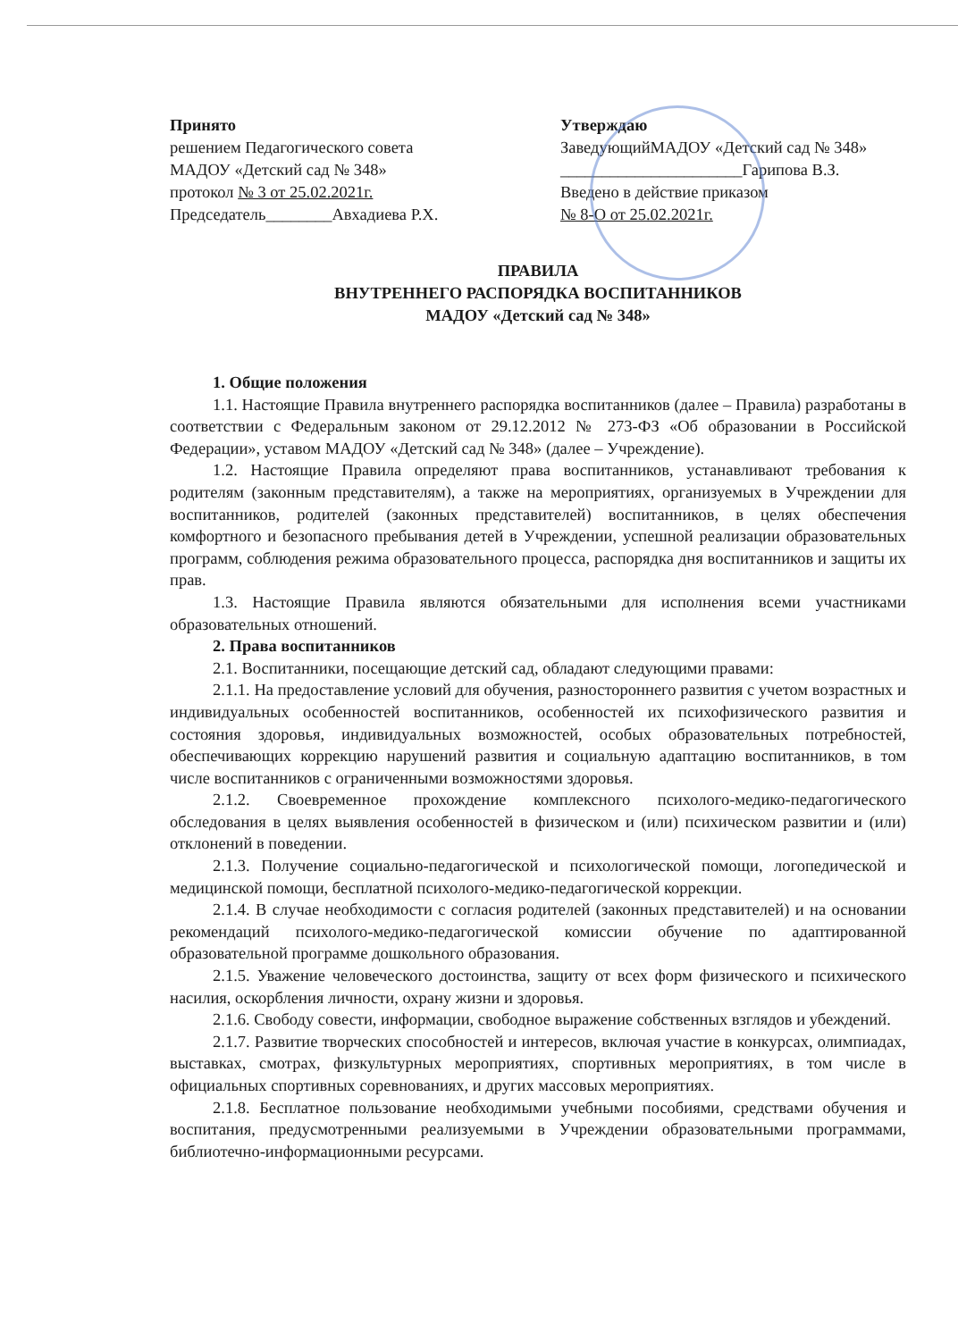Принято
решением Педагогического совета
МАДОУ «Детский сад № 348»
протокол № 3 от 25.02.2021г.
Председатель________Авхадиева Р.Х.
Утверждаю
ЗаведующийМАДОУ «Детский сад № 348»
______________________Гарипова В.З.
Введено в действие приказом
№ 8-О от 25.02.2021г.
ПРАВИЛА
ВНУТРЕННЕГО РАСПОРЯДКА ВОСПИТАННИКОВ
МАДОУ «Детский сад № 348»
1. Общие положения
1.1. Настоящие Правила внутреннего распорядка воспитанников (далее – Правила) разработаны в соответствии с Федеральным законом от 29.12.2012 № 273-ФЗ «Об образовании в Российской Федерации», уставом МАДОУ «Детский сад № 348» (далее – Учреждение).
1.2. Настоящие Правила определяют права воспитанников, устанавливают требования к родителям (законным представителям), а также на мероприятиях, организуемых в Учреждении для воспитанников, родителей (законных представителей) воспитанников, в целях обеспечения комфортного и безопасного пребывания детей в Учреждении, успешной реализации образовательных программ, соблюдения режима образовательного процесса, распорядка дня воспитанников и защиты их прав.
1.3. Настоящие Правила являются обязательными для исполнения всеми участниками образовательных отношений.
2. Права воспитанников
2.1. Воспитанники, посещающие детский сад, обладают следующими правами:
2.1.1. На предоставление условий для обучения, разностороннего развития с учетом возрастных и индивидуальных особенностей воспитанников, особенностей их психофизического развития и состояния здоровья, индивидуальных возможностей, особых образовательных потребностей, обеспечивающих коррекцию нарушений развития и социальную адаптацию воспитанников, в том числе воспитанников с ограниченными возможностями здоровья.
2.1.2. Своевременное прохождение комплексного психолого-медико-педагогического обследования в целях выявления особенностей в физическом и (или) психическом развитии и (или) отклонений в поведении.
2.1.3. Получение социально-педагогической и психологической помощи, логопедической и медицинской помощи, бесплатной психолого-медико-педагогической коррекции.
2.1.4. В случае необходимости с согласия родителей (законных представителей) и на основании рекомендаций психолого-медико-педагогической комиссии обучение по адаптированной образовательной программе дошкольного образования.
2.1.5. Уважение человеческого достоинства, защиту от всех форм физического и психического насилия, оскорбления личности, охрану жизни и здоровья.
2.1.6. Свободу совести, информации, свободное выражение собственных взглядов и убеждений.
2.1.7. Развитие творческих способностей и интересов, включая участие в конкурсах, олимпиадах, выставках, смотрах, физкультурных мероприятиях, спортивных мероприятиях, в том числе в официальных спортивных соревнованиях, и других массовых мероприятиях.
2.1.8. Бесплатное пользование необходимыми учебными пособиями, средствами обучения и воспитания, предусмотренными реализуемыми в Учреждении образовательными программами, библиотечно-информационными ресурсами.